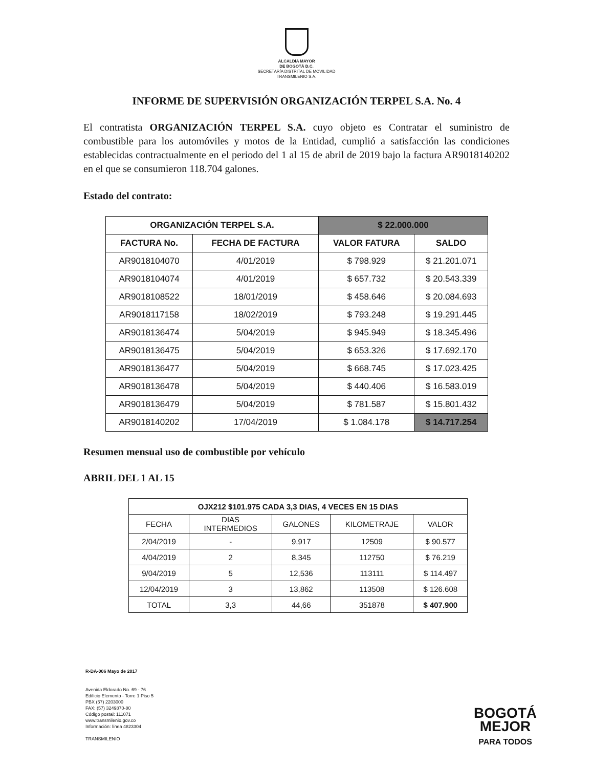ALCALDÍA MAYOR
DE BOGOTÁ D.C.
SECRETARÍA DISTRITAL DE MOVILIDAD
TRANSMILENIO S.A.
INFORME DE SUPERVISIÓN ORGANIZACIÓN TERPEL S.A. No. 4
El contratista ORGANIZACIÓN TERPEL S.A. cuyo objeto es Contratar el suministro de combustible para los automóviles y motos de la Entidad, cumplió a satisfacción las condiciones establecidas contractualmente en el periodo del 1 al 15 de abril de 2019 bajo la factura AR9018140202 en el que se consumieron 118.704 galones.
Estado del contrato:
| ORGANIZACIÓN TERPEL S.A. | | $ 22.000.000 | |
| --- | --- | --- | --- |
| FACTURA No. | FECHA DE FACTURA | VALOR FATURA | SALDO |
| AR9018104070 | 4/01/2019 | $ 798.929 | $ 21.201.071 |
| AR9018104074 | 4/01/2019 | $ 657.732 | $ 20.543.339 |
| AR9018108522 | 18/01/2019 | $ 458.646 | $ 20.084.693 |
| AR9018117158 | 18/02/2019 | $ 793.248 | $ 19.291.445 |
| AR9018136474 | 5/04/2019 | $ 945.949 | $ 18.345.496 |
| AR9018136475 | 5/04/2019 | $ 653.326 | $ 17.692.170 |
| AR9018136477 | 5/04/2019 | $ 668.745 | $ 17.023.425 |
| AR9018136478 | 5/04/2019 | $ 440.406 | $ 16.583.019 |
| AR9018136479 | 5/04/2019 | $ 781.587 | $ 15.801.432 |
| AR9018140202 | 17/04/2019 | $ 1.084.178 | $ 14.717.254 |
Resumen mensual uso de combustible por vehículo
ABRIL DEL 1 AL 15
| OJX212 $101.975 CADA 3,3 DIAS, 4 VECES EN 15 DIAS | | | | |
| --- | --- | --- | --- | --- |
| FECHA | DIAS INTERMEDIOS | GALONES | KILOMETRAJE | VALOR |
| 2/04/2019 | - | 9,917 | 12509 | $ 90.577 |
| 4/04/2019 | 2 | 8,345 | 112750 | $ 76.219 |
| 9/04/2019 | 5 | 12,536 | 113111 | $ 114.497 |
| 12/04/2019 | 3 | 13,862 | 113508 | $ 126.608 |
| TOTAL | 3,3 | 44,66 | 351878 | $ 407.900 |
R-DA-006 Mayo de 2017
Avenida Eldorado No. 69 - 76
Edificio Elemento - Torre 1 Piso 5
PBX (57) 2203000
FAX: (57) 3249870-80
Código postal: 111071
www.transmilenio.gov.co
Información: línea 4823304
TRANSMILENIO
BOGOTÁ
MEJOR
PARA TODOS